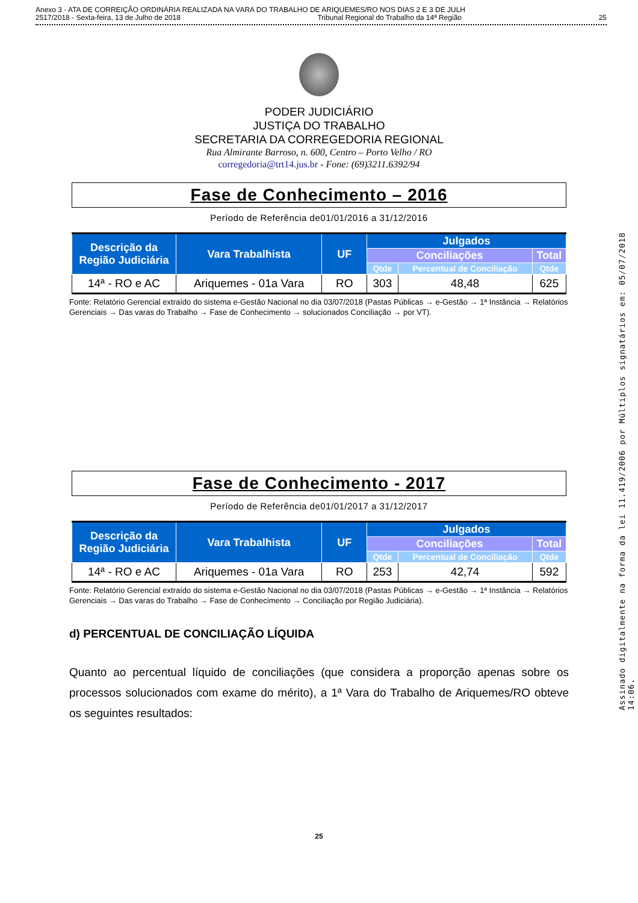Anexo 3 - ATA DE CORREIÇÃO ORDINÁRIA REALIZADA NA VARA DO TRABALHO DE ARIQUEMES/RO NOS DIAS 2 E 3 DE JULH
2517/2018 - Sexta-feira, 13 de Julho de 2018 Tribunal Regional do Trabalho da 14ª Região 25
PODER JUDICIÁRIO
JUSTIÇA DO TRABALHO
SECRETARIA DA CORREGEDORIA REGIONAL
Rua Almirante Barroso, n. 600, Centro – Porto Velho / RO
corregedoria@trt14.jus.br - Fone: (69)3211.6392/94
Fase de Conhecimento – 2016
Período de Referência de01/01/2016 a 31/12/2016
| Descrição da Região Judiciária | Vara Trabalhista | UF | Julgados | | |
| --- | --- | --- | --- | --- | --- |
| | | | Conciliações | | Total |
| | | | Qtde | Percentual de Conciliação | Qtde |
| 14ª - RO e AC | Ariquemes - 01a Vara | RO | 303 | 48,48 | 625 |
Fonte: Relatório Gerencial extraído do sistema e-Gestão Nacional no dia 03/07/2018 (Pastas Públicas → e-Gestão → 1ª Instância → Relatórios Gerenciais → Das varas do Trabalho → Fase de Conhecimento → solucionados Conciliação → por VT).
Fase de Conhecimento - 2017
Período de Referência de01/01/2017 a 31/12/2017
| Descrição da Região Judiciária | Vara Trabalhista | UF | Julgados | | |
| --- | --- | --- | --- | --- | --- |
| | | | Conciliações | | Total |
| | | | Qtde | Percentual de Conciliação | Qtde |
| 14ª - RO e AC | Ariquemes - 01a Vara | RO | 253 | 42,74 | 592 |
Fonte: Relatório Gerencial extraído do sistema e-Gestão Nacional no dia 03/07/2018 (Pastas Públicas → e-Gestão → 1ª Instância → Relatórios Gerenciais → Das varas do Trabalho → Fase de Conhecimento → Conciliação por Região Judiciária).
d) PERCENTUAL DE CONCILIAÇÃO LÍQUIDA
Quanto ao percentual líquido de conciliações (que considera a proporção apenas sobre os processos solucionados com exame do mérito), a 1ª Vara do Trabalho de Ariquemes/RO obteve os seguintes resultados:
25
Assinado digitalmente na forma da lei 11.419/2006 por Múltiplos signatários em: 05/07/2018 14:06.